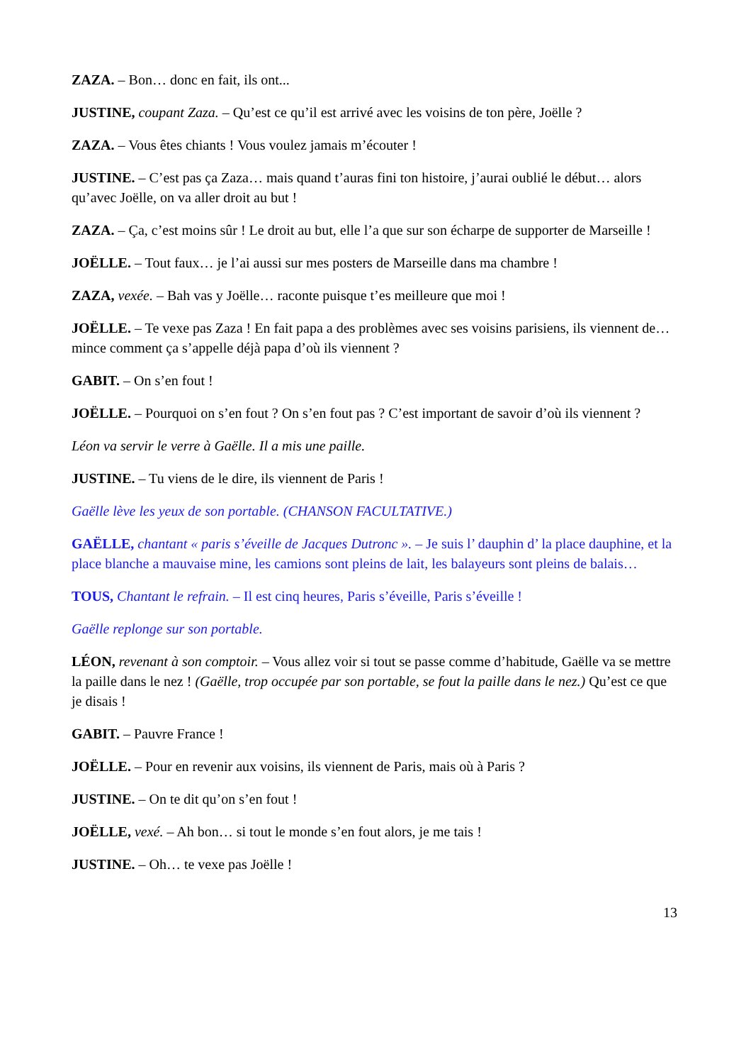ZAZA. – Bon… donc en fait, ils ont...
JUSTINE, coupant Zaza. – Qu’est ce qu’il est arrivé avec les voisins de ton père, Joëlle ?
ZAZA. – Vous êtes chiants ! Vous voulez jamais m’écouter !
JUSTINE. – C’est pas ça Zaza… mais quand t’auras fini ton histoire, j’aurai oublié le début… alors qu’avec Joëlle, on va aller droit au but !
ZAZA. – Ça, c’est moins sûr ! Le droit au but, elle l’a que sur son écharpe de supporter de Marseille !
JOËLLE. – Tout faux… je l’ai aussi sur mes posters de Marseille dans ma chambre !
ZAZA, vexée. – Bah vas y Joëlle… raconte puisque t’es meilleure que moi !
JOËLLE. – Te vexe pas Zaza ! En fait papa a des problèmes avec ses voisins parisiens, ils viennent de… mince comment ça s’appelle déjà papa d’où ils viennent ?
GABIT. – On s’en fout !
JOËLLE. – Pourquoi on s’en fout ? On s’en fout pas ? C’est important de savoir d’où ils viennent ?
Léon va servir le verre à Gaëlle. Il a mis une paille.
JUSTINE. – Tu viens de le dire, ils viennent de Paris !
Gaëlle lève les yeux de son portable. (CHANSON FACULTATIVE.)
GAËLLE, chantant « paris s’éveille de Jacques Dutronc ». – Je suis l’ dauphin d’ la place dauphine, et la place blanche a mauvaise mine, les camions sont pleins de lait, les balayeurs sont pleins de balais…
TOUS, Chantant le refrain. – Il est cinq heures, Paris s’éveille, Paris s’éveille !
Gaëlle replonge sur son portable.
LÉON, revenant à son comptoir. – Vous allez voir si tout se passe comme d’habitude, Gaëlle va se mettre la paille dans le nez ! (Gaëlle, trop occupée par son portable, se fout la paille dans le nez.) Qu’est ce que je disais !
GABIT. – Pauvre France !
JOËLLE. – Pour en revenir aux voisins, ils viennent de Paris, mais où à Paris ?
JUSTINE. – On te dit qu’on s’en fout !
JOËLLE, vexé. – Ah bon… si tout le monde s’en fout alors, je me tais !
JUSTINE. – Oh… te vexe pas Joëlle !
13